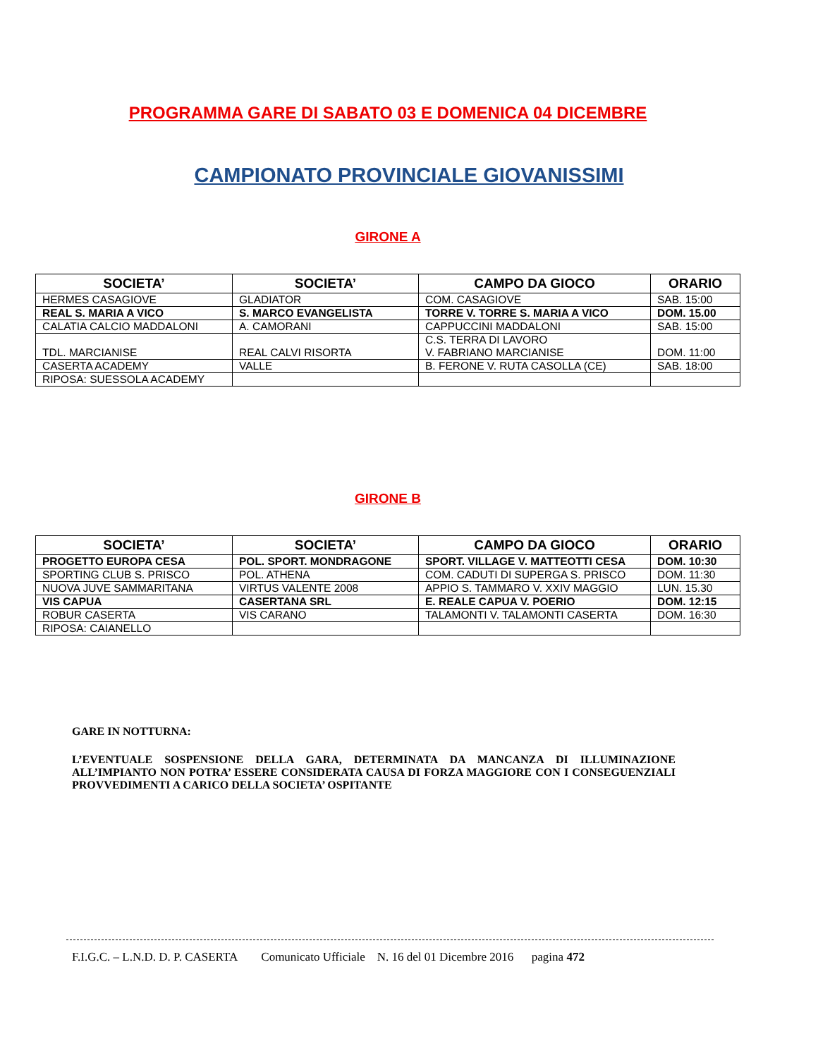PROGRAMMA GARE DI SABATO 03 E DOMENICA 04 DICEMBRE
CAMPIONATO PROVINCIALE GIOVANISSIMI
GIRONE A
| SOCIETA’ | SOCIETA’ | CAMPO DA GIOCO | ORARIO |
| --- | --- | --- | --- |
| HERMES CASAGIOVE | GLADIATOR | COM. CASAGIOVE | SAB. 15:00 |
| REAL S. MARIA A VICO | S. MARCO EVANGELISTA | TORRE V. TORRE S. MARIA A VICO | DOM. 15.00 |
| CALATIA CALCIO MADDALONI | A. CAMORANI | CAPPUCCINI MADDALONI | SAB. 15:00 |
| TDL. MARCIANISE | REAL CALVI RISORTA | C.S. TERRA DI LAVORO V. FABRIANO MARCIANISE | DOM. 11:00 |
| CASERTA ACADEMY | VALLE | B. FERONE V. RUTA CASOLLA (CE) | SAB. 18:00 |
| RIPOSA: SUESSOLA ACADEMY | | | |
GIRONE B
| SOCIETA’ | SOCIETA’ | CAMPO DA GIOCO | ORARIO |
| --- | --- | --- | --- |
| PROGETTO EUROPA CESA | POL. SPORT. MONDRAGONE | SPORT. VILLAGE V. MATTEOTTI CESA | DOM. 10:30 |
| SPORTING CLUB S. PRISCO | POL. ATHENA | COM. CADUTI DI SUPERGA S. PRISCO | DOM. 11:30 |
| NUOVA JUVE SAMMARITANA | VIRTUS VALENTE 2008 | APPIO S. TAMMARO V. XXIV MAGGIO | LUN. 15.30 |
| VIS CAPUA | CASERTANA SRL | E. REALE CAPUA V. POERIO | DOM. 12:15 |
| ROBUR CASERTA | VIS CARANO | TALAMONTI V. TALAMONTI CASERTA | DOM. 16:30 |
| RIPOSA: CAIANELLO | | | |
GARE IN NOTTURNA:
L’EVENTUALE SOSPENSIONE DELLA GARA, DETERMINATA DA MANCANZA DI ILLUMINAZIONE ALL’IMPIANTO NON POTRA’ ESSERE CONSIDERATA CAUSA DI FORZA MAGGIORE CON I CONSEGUENZIALI PROVVEDIMENTI A CARICO DELLA SOCIETA’ OSPITANTE
F.I.G.C. – L.N.D. D. P. CASERTA Comunicato Ufficiale N. 16 del 01 Dicembre 2016 pagina 472